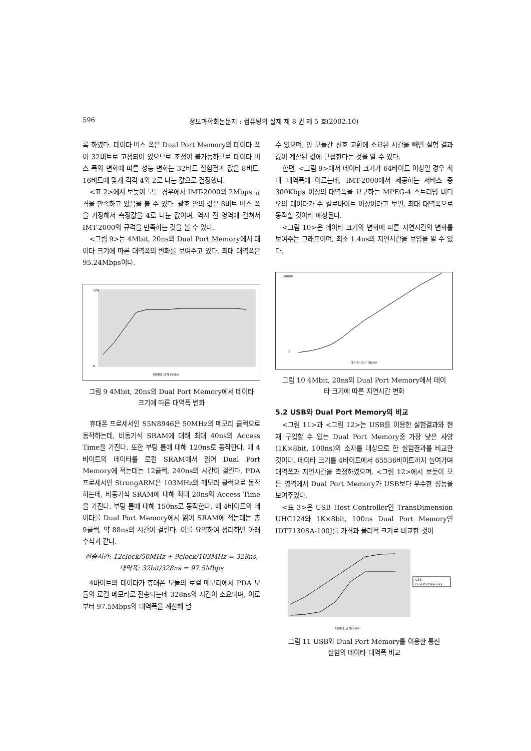596 정보과학회논문지 : 컴퓨팅의 실제 제 8 권 제 5 호(2002.10)
록 하였다. 데이타 버스 폭은 Dual Port Memory의 데이타 폭이 32비트로 고정되어 있으므로 조정이 불가능하므로 데이타 버스 폭의 변화에 따른 성능 변화는 32비트 실험결과 값을 8비트, 16비트에 맞게 각각 4와 2로 나눈 값으로 결정했다.
<표 2>에서 보듯이 모든 경우에서 IMT-2000의 2Mbps 규격을 만족하고 있음을 볼 수 있다. 괄호 안의 값은 8비트 버스 폭을 가정해서 측정값을 4로 나눈 값이며, 역시 전 영역에 걸쳐서 IMT-2000의 규격을 만족하는 것을 볼 수 있다.
<그림 9>는 4Mbit, 20ns의 Dual Port Memory에서 데이타 크기에 따른 대역폭의 변화를 보여주고 있다. 최대 대역폭은 95.24Mbps이다.
120
0
데이터 크기 (Byte)
그림 9 4Mbit, 20ns의 Dual Port Memory에서 데이타
크기에 따른 대역폭 변화
휴대폰 프로세서인 S5N8946은 50MHz의 메모리 클럭으로 동작하는데, 비동기식 SRAM에 대해 최대 40ns의 Access Time을 가진다. 또한 부팅 롬에 대해 120ns로 동작한다. 매 4바이트의 데이타를 로컬 SRAM에서 읽어 Dual Port Memory에 적는데는 12클럭, 240ns의 시간이 걸린다. PDA 프로세서인 StrongARM은 103MHz의 메모리 클럭으로 동작하는데, 비동기식 SRAM에 대해 최대 20ns의 Access Time을 가진다. 부팅 롬에 대해 150ns로 동작한다. 매 4바이트의 데이타를 Dual Port Memory에서 읽어 SRAM에 적는데는 총 9클럭, 약 88ns의 시간이 걸린다. 이를 요약하여 정리하면 아래 수식과 같다.
전송시간: 12clock/50MHz + 9clock/103MHz = 328ns,
대역폭: 32bit/328ns = 97.5Mbps
4바이트의 데이타가 휴대폰 모듈의 로컬 메모리에서 PDA 모듈의 로컬 메모리로 전송되는데 328ns의 시간이 소요되며, 이로부터 97.5Mbps의 대역폭을 계산해 낼
수 있으며, 양 모듈간 신호 교환에 소요된 시간을 빼면 실험 결과 값이 계산된 값에 근접한다는 것을 알 수 있다.
한편, <그림 9>에서 데이타 크기가 64바이트 이상일 경우 최대 대역폭에 이르는데, IMT-2000에서 제공하는 서비스 중 300Kbps 이상의 대역폭을 요구하는 MPEG-4 스트리밍 비디오의 데이타가 수 킬로바이트 이상이라고 보면, 최대 대역폭으로 동작할 것이라 예상된다.
<그림 10>은 데이타 크기의 변화에 따른 지연시간의 변화를 보여주는 그래프이며, 최소 1.4us의 지연시간을 보임을 알 수 있다.
10000
1
데이터 크기 (Byte)
그림 10 4Mbit, 20ns의 Dual Port Memory에서 데이
타 크기에 따른 지연시간 변화
5.2 USB와 Dual Port Memory의 비교
<그림 11>과 <그림 12>는 USB를 이용한 실험결과와 현재 구입할 수 있는 Dual Port Memory중 가장 낮은 사양(1K×8bit, 100ns)의 소자를 대상으로 한 실험결과를 비교한 것이다. 데이타 크기를 4바이트에서 65536바이트까지 늘여가며 대역폭과 지연시간을 측정하였으며, <그림 12>에서 보듯이 모든 영역에서 Dual Port Memory가 USB보다 우수한 성능을 보여주었다.
<표 3>은 USB Host Controller인 TransDimension UHC124와 1K×8bit, 100ns Dual Port Memory인 IDT7130SA-100J를 가격과 물리적 크기로 비교한 것이
USB
Dual Port Memory
데이터 크기(Byte)
그림 11 USB와 Dual Port Memory를 이용한 통신
실험의 데이타 대역폭 비교